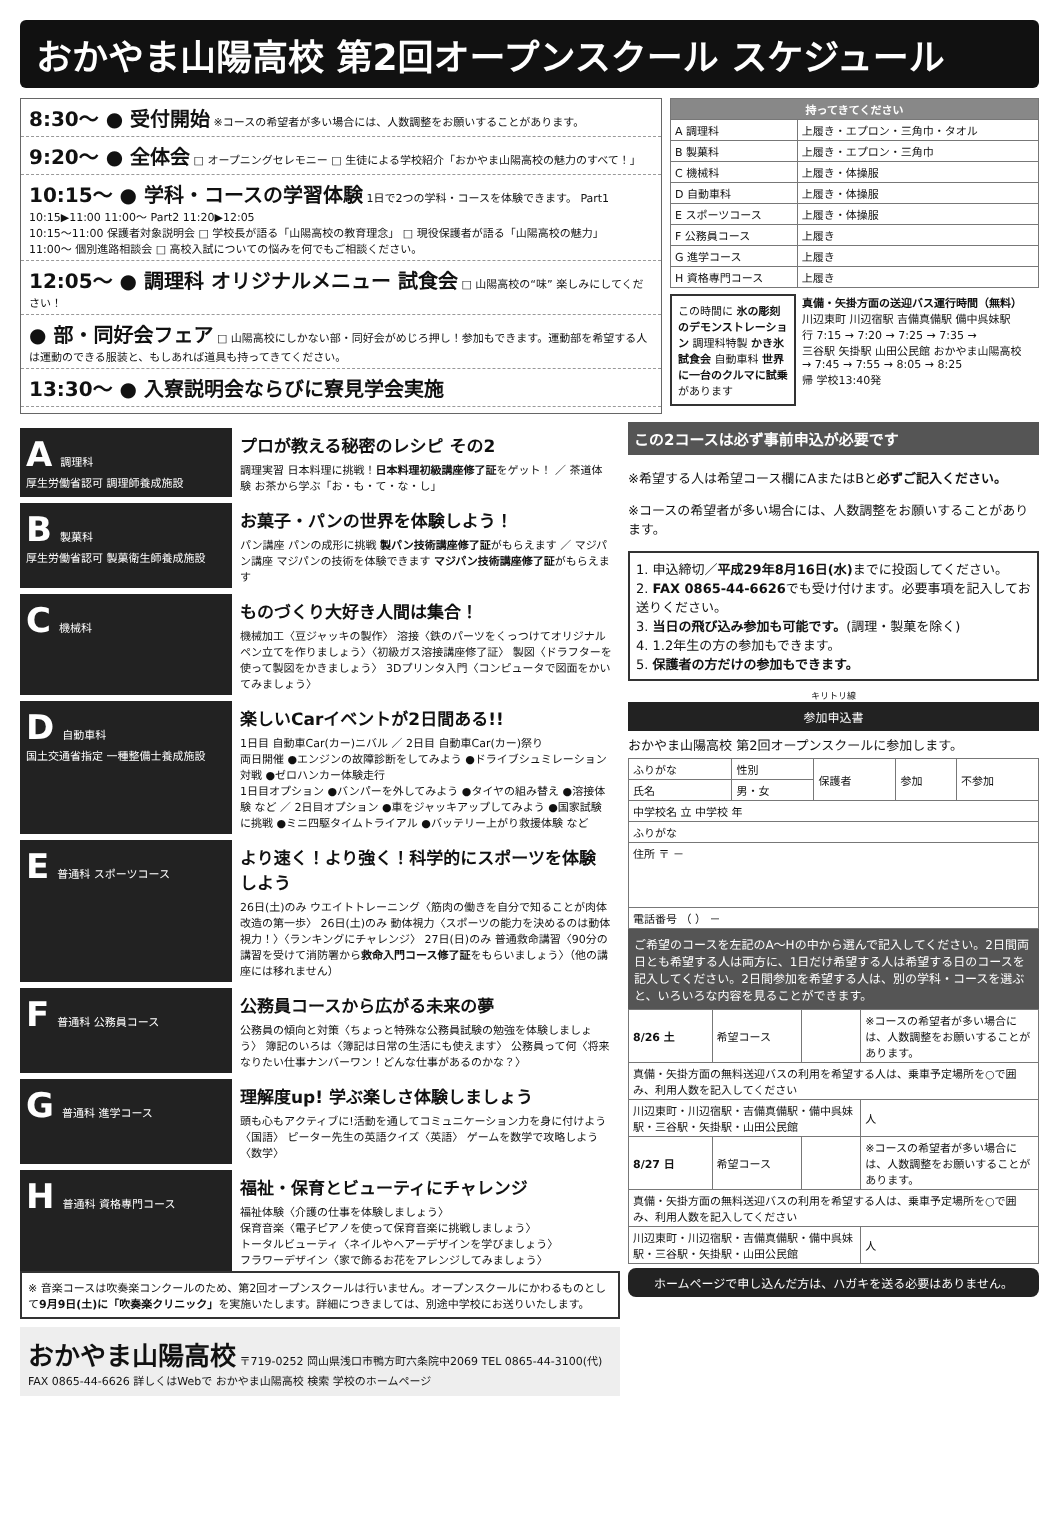おかやま山陽高校 第2回オープンスクール スケジュール
8:30～ ● 受付開始 ※コースの希望者が多い場合には、人数調整をお願いすることがあります。
9:20～ ● 全体会 □ オープニングセレモニー □ 生徒による学校紹介「おかやま山陽高校の魅力のすべて！」
10:15～ ● 学科・コースの学習体験 1日で2つの学科・コースを体験できます。 Part1 10:15▶11:00 11:00～ Part2 11:20▶12:05
10:15～11:00 保護者対象説明会 □ 学校長が語る「山陽高校の教育理念」 □ 現役保護者が語る「山陽高校の魅力」
11:00～ 個別進路相談会 □ 高校入試についての悩みを何でもご相談ください。
12:05～ ● 調理科 オリジナルメニュー 試食会 □ 山陽高校の“味” 楽しみにしてください！
● 部・同好会フェア □ 山陽高校にしかない部・同好会がめじろ押し！参加もできます。運動部を希望する人は運動のできる服装と、もしあれば道具も持ってきてください。
13:30～ ● 入寮説明会ならびに寮見学会実施
| 持ってきてください | |
| --- | --- |
| A 調理科 | 上履き・エプロン・三角巾・タオル |
| B 製菓科 | 上履き・エプロン・三角巾 |
| C 機械科 | 上履き・体操服 |
| D 自動車科 | 上履き・体操服 |
| E スポーツコース | 上履き・体操服 |
| F 公務員コース | 上履き |
| G 進学コース | 上履き |
| H 資格専門コース | 上履き |
この時間に 氷の彫刻のデモンストレーション 調理科特製 かき氷試食会 自動車科 世界に一台のクルマに試乗 があります
真備・矢掛方面の送迎バス運行時間（無料）
川辺東町 川辺宿駅 吉備真備駅 備中呉妹駅
行 7:15 → 7:20 → 7:25 → 7:35 →
三谷駅 矢掛駅 山田公民館 おかやま山陽高校
→ 7:45 → 7:55 → 8:05 → 8:25
帰 学校13:40発
A調理科
厚生労働省認可 調理師養成施設
プロが教える秘密のレシピ その2
調理実習 日本料理に挑戦！日本料理初級講座修了証をゲット！ ／ 茶道体験 お茶から学ぶ「お・も・て・な・し」
B製菓科
厚生労働省認可 製菓衛生師養成施設
お菓子・パンの世界を体験しよう！
パン講座 パンの成形に挑戦 製パン技術講座修了証がもらえます ／ マジパン講座 マジパンの技術を体験できます マジパン技術講座修了証がもらえます
C機械科
ものづくり大好き人間は集合！
機械加工〈豆ジャッキの製作〉 溶接〈鉄のパーツをくっつけてオリジナルペン立てを作りましょう〉〈初級ガス溶接講座修了証〉 製図〈ドラフターを使って製図をかきましょう〉 3Dプリンタ入門〈コンピュータで図面をかいてみましょう〉
D自動車科
国土交通省指定 一種整備士養成施設
楽しいCarイベントが2日間ある!!
1日目 自動車Car(カー)ニバル ／ 2日目 自動車Car(カー)祭り
両日開催 ●エンジンの故障診断をしてみよう ●ドライブシュミレーション対戦 ●ゼロハンカー体験走行
1日目オプション ●バンパーを外してみよう ●タイヤの組み替え ●溶接体験 など ／ 2日目オプション ●車をジャッキアップしてみよう ●国家試験に挑戦 ●ミニ四駆タイムトライアル ●バッテリー上がり救援体験 など
E普通科 スポーツコース
より速く！より強く！科学的にスポーツを体験しよう
26日(土)のみ ウエイトトレーニング〈筋肉の働きを自分で知ることが肉体改造の第一歩〉 26日(土)のみ 動体視力〈スポーツの能力を決めるのは動体視力！〉〈ランキングにチャレンジ〉 27日(日)のみ 普通救命講習〈90分の講習を受けて消防署から救命入門コース修了証をもらいましょう〉（他の講座には移れません）
F普通科 公務員コース
公務員コースから広がる未来の夢
公務員の傾向と対策〈ちょっと特殊な公務員試験の勉強を体験しましょう〉 簿記のいろは〈簿記は日常の生活にも使えます〉 公務員って何〈将来なりたい仕事ナンバーワン！どんな仕事があるのかな？〉
G普通科 進学コース
理解度up! 学ぶ楽しさ体験しましょう
頭も心もアクティブに!活動を通してコミュニケーション力を身に付けよう〈国語〉 ピーター先生の英語クイズ〈英語〉 ゲームを数学で攻略しよう〈数学〉
H普通科 資格専門コース
福祉・保育とビューティにチャレンジ
福祉体験〈介護の仕事を体験しましょう〉
保育音楽〈電子ピアノを使って保育音楽に挑戦しましょう〉
トータルビューティ〈ネイルやヘアーデザインを学びましょう〉
フラワーデザイン〈家で飾るお花をアレンジしてみましょう〉
※ 音楽コースは吹奏楽コンクールのため、第2回オープンスクールは行いません。オープンスクールにかわるものとして9月9日(土)に「吹奏楽クリニック」を実施いたします。詳細につきましては、別途中学校にお送りいたします。
おかやま山陽高校 〒719-0252 岡山県浅口市鴨方町六条院中2069 TEL 0865-44-3100(代) FAX 0865-44-6626 詳しくはWebで おかやま山陽高校 検索 学校のホームページ
この2コースは必ず事前申込が必要です
※希望する人は希望コース欄にAまたはBと必ずご記入ください。
※コースの希望者が多い場合には、人数調整をお願いすることがあります。
1. 申込締切／平成29年8月16日(水) までに投函してください。
2. FAX 0865-44-6626でも受け付けます。必要事項を記入してお送りください。
3. 当日の飛び込み参加も可能です。(調理・製菓を除く)
4. 1.2年生の方の参加もできます。
5. 保護者の方だけの参加もできます。
キリトリ線
参加申込書
おかやま山陽高校 第2回オープンスクールに参加します。
| ふりがな | 性別 | 保護者 | 参加 | 不参加 |
| 氏名 | 男・女 | | | |
| 中学校名 立 中学校 年 | | | | |
| ふりがな | | | | |
| 住所 〒 － | | | | |
| 電話番号 （ ） － | | | | |
ご希望のコースを左記のA～Hの中から選んで記入してください。2日間両日とも希望する人は両方に、1日だけ希望する人は希望する日のコースを記入してください。2日間参加を希望する人は、別の学科・コースを選ぶと、いろいろな内容を見ることができます。
| 8/26 土 | 希望コース | | ※コースの希望者が多い場合には、人数調整をお願いすることがあります。 |
| 真備・矢掛方面の無料送迎バスの利用を希望する人は、乗車予定場所を○で囲み、利用人数を記入してください | | | |
| 川辺東町・川辺宿駅・吉備真備駅・備中呉妹駅・三谷駅・矢掛駅・山田公民館 | | | 人 |
| 8/27 日 | 希望コース | | ※コースの希望者が多い場合には、人数調整をお願いすることがあります。 |
| 真備・矢掛方面の無料送迎バスの利用を希望する人は、乗車予定場所を○で囲み、利用人数を記入してください | | | |
| 川辺東町・川辺宿駅・吉備真備駅・備中呉妹駅・三谷駅・矢掛駅・山田公民館 | | | 人 |
ホームページで申し込んだ方は、ハガキを送る必要はありません。